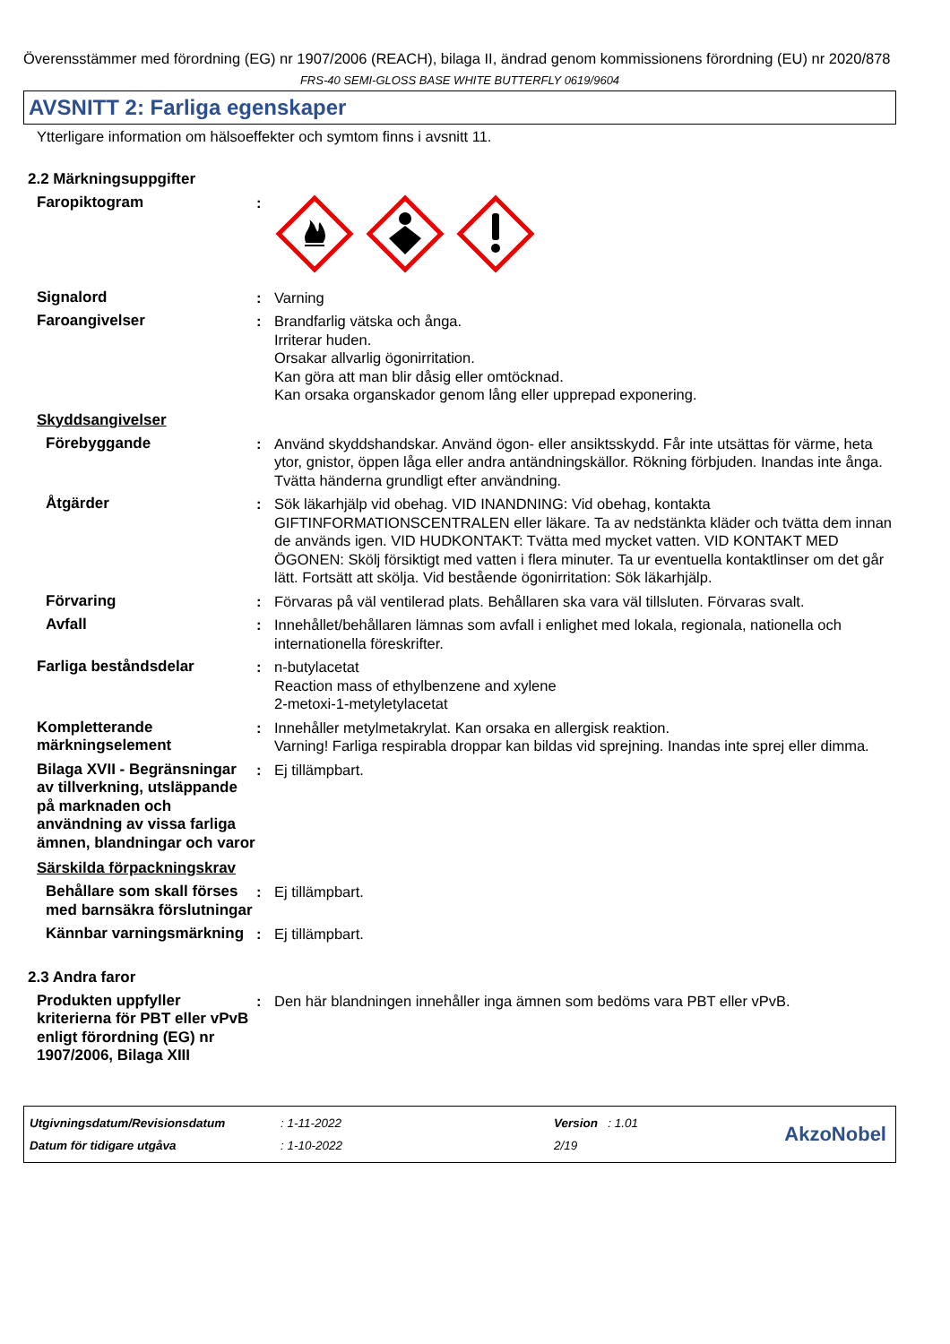Överensstämmer med förordning (EG) nr 1907/2006 (REACH), bilaga II, ändrad genom kommissionens förordning (EU) nr 2020/878
FRS-40 SEMI-GLOSS BASE WHITE BUTTERFLY 0619/9604
AVSNITT 2: Farliga egenskaper
Ytterligare information om hälsoeffekter och symtom finns i avsnitt 11.
2.2 Märkningsuppgifter
Faropiktogram :
Signalord : Varning
Faroangivelser : Brandfarlig vätska och ånga.
Irriterar huden.
Orsakar allvarlig ögonirritation.
Kan göra att man blir dåsig eller omtöcknad.
Kan orsaka organskador genom lång eller upprepad exponering.
Skyddsangivelser
Förebyggande : Använd skyddshandskar. Använd ögon- eller ansiktsskydd. Får inte utsättas för värme, heta ytor, gnistor, öppen låga eller andra antändningskällor. Rökning förbjuden. Inandas inte ånga. Tvätta händerna grundligt efter användning.
Åtgärder : Sök läkarhjälp vid obehag. VID INANDNING: Vid obehag, kontakta GIFTINFORMATIONSCENTRALEN eller läkare. Ta av nedstänkta kläder och tvätta dem innan de används igen. VID HUDKONTAKT: Tvätta med mycket vatten. VID KONTAKT MED ÖGONEN: Skölj försiktigt med vatten i flera minuter. Ta ur eventuella kontaktlinser om det går lätt. Fortsätt att skölja. Vid bestående ögonirritation: Sök läkarhjälp.
Förvaring : Förvaras på väl ventilerad plats. Behållaren ska vara väl tillsluten. Förvaras svalt.
Avfall : Innehållet/behållaren lämnas som avfall i enlighet med lokala, regionala, nationella och internationella föreskrifter.
Farliga beståndsdelar : n-butylacetat
Reaction mass of ethylbenzene and xylene
2-metoxi-1-metyletylacetat
Kompletterande märkningselement
: Innehåller metylmetakrylat. Kan orsaka en allergisk reaktion.
Varning! Farliga respirabla droppar kan bildas vid sprejning. Inandas inte sprej eller dimma.
Bilaga XVII - Begränsningar av tillverkning, utsläppande på marknaden och användning av vissa farliga ämnen, blandningar och varor
: Ej tillämpbart.
Särskilda förpackningskrav
Behållare som skall förses med barnsäkra förslutningar
: Ej tillämpbart.
Kännbar varningsmärkning
: Ej tillämpbart.
2.3 Andra faror
Produkten uppfyller kriterierna för PBT eller vPvB enligt förordning (EG) nr 1907/2006, Bilaga XIII
: Den här blandningen innehåller inga ämnen som bedöms vara PBT eller vPvB.
Utgivningsdatum/Revisionsdatum
Datum för tidigare utgåva
: 1-11-2022
: 1-10-2022
Version : 1.01
2/19
AkzoNobel